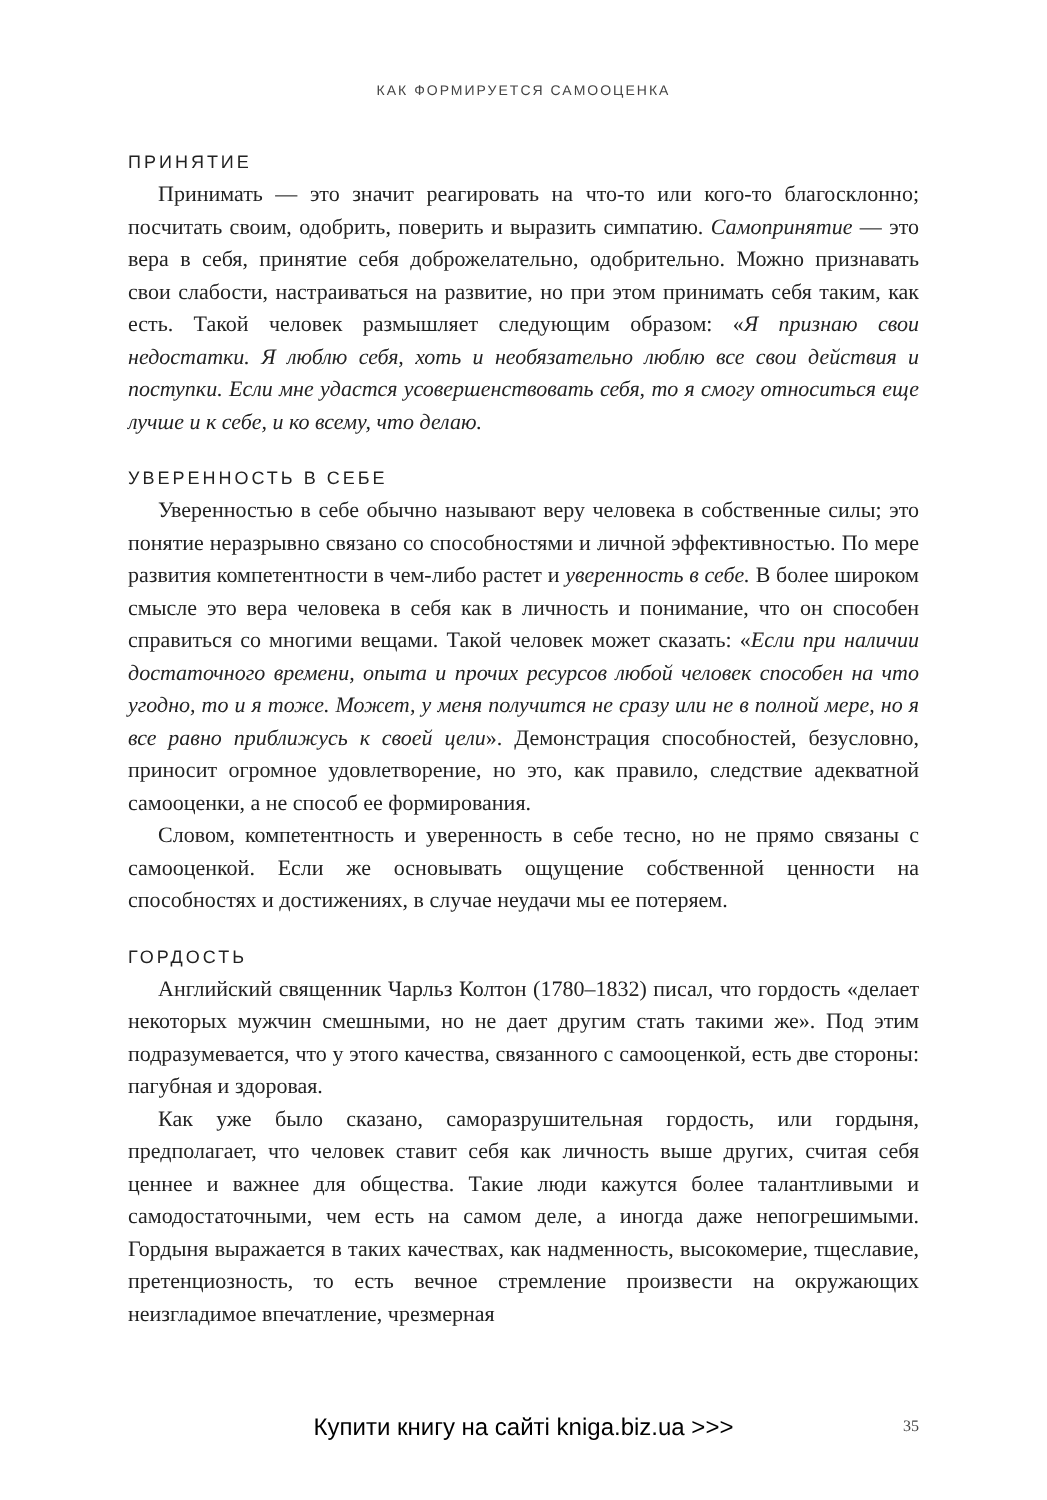КАК ФОРМИРУЕТСЯ САМООЦЕНКА
ПРИНЯТИЕ
Принимать — это значит реагировать на что-то или кого-то благосклонно; посчитать своим, одобрить, поверить и выразить симпатию. Самопринятие — это вера в себя, принятие себя доброжелательно, одобрительно. Можно признавать свои слабости, настраиваться на развитие, но при этом принимать себя таким, как есть. Такой человек размышляет следующим образом: «Я признаю свои недостатки. Я люблю себя, хоть и необязательно люблю все свои действия и поступки. Если мне удастся усовершенствовать себя, то я смогу относиться еще лучше и к себе, и ко всему, что делаю.
УВЕРЕННОСТЬ В СЕБЕ
Уверенностью в себе обычно называют веру человека в собственные силы; это понятие неразрывно связано со способностями и личной эффективностью. По мере развития компетентности в чем-либо растет и уверенность в себе. В более широком смысле это вера человека в себя как в личность и понимание, что он способен справиться со многими вещами. Такой человек может сказать: «Если при наличии достаточного времени, опыта и прочих ресурсов любой человек способен на что угодно, то и я тоже. Может, у меня получится не сразу или не в полной мере, но я все равно приближусь к своей цели». Демонстрация способностей, безусловно, приносит огромное удовлетворение, но это, как правило, следствие адекватной самооценки, а не способ ее формирования.
Словом, компетентность и уверенность в себе тесно, но не прямо связаны с самооценкой. Если же основывать ощущение собственной ценности на способностях и достижениях, в случае неудачи мы ее потеряем.
ГОРДОСТЬ
Английский священник Чарльз Колтон (1780–1832) писал, что гордость «делает некоторых мужчин смешными, но не дает другим стать такими же». Под этим подразумевается, что у этого качества, связанного с самооценкой, есть две стороны: пагубная и здоровая.
Как уже было сказано, саморазрушительная гордость, или гордыня, предполагает, что человек ставит себя как личность выше других, считая себя ценнее и важнее для общества. Такие люди кажутся более талантливыми и самодостаточными, чем есть на самом деле, а иногда даже непогрешимыми. Гордыня выражается в таких качествах, как надменность, высокомерие, тщеславие, претенциозность, то есть вечное стремление произвести на окружающих неизгладимое впечатление, чрезмерная
Купити книгу на сайті kniga.biz.ua >>>
35